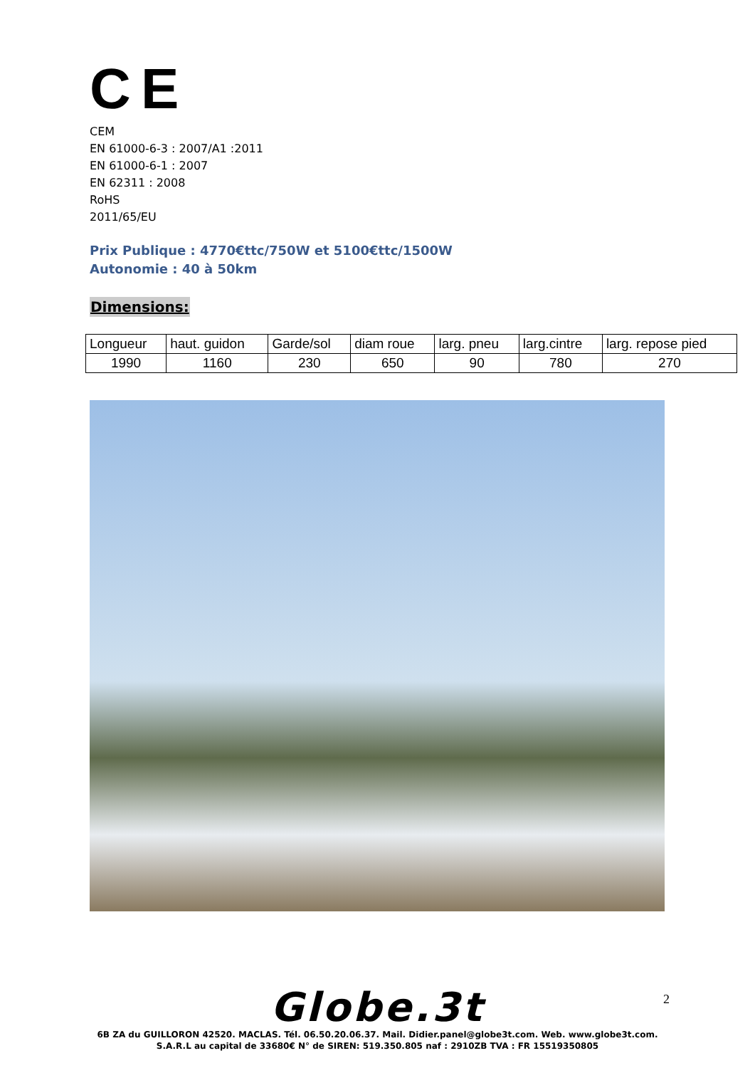C E
CEM
EN 61000-6-3 : 2007/A1 :2011
EN 61000-6-1 : 2007
EN 62311 : 2008
RoHS
2011/65/EU
Prix Publique : 4770€ttc/750W et 5100€ttc/1500W
Autonomie : 40 à 50km
Dimensions:
| Longueur | haut. guidon | Garde/sol | diam roue | larg. pneu | larg.cintre | larg. repose pied |
| --- | --- | --- | --- | --- | --- | --- |
| 1990 | 1160 | 230 | 650 | 90 | 780 | 270 |
2
Globe.3t
6B ZA du GUILLORON 42520. MACLAS. Tél. 06.50.20.06.37. Mail. Didier.panel@globe3t.com. Web. www.globe3t.com.
S.A.R.L au capital de 33680€ N° de SIREN: 519.350.805 naf : 2910ZB TVA : FR 15519350805